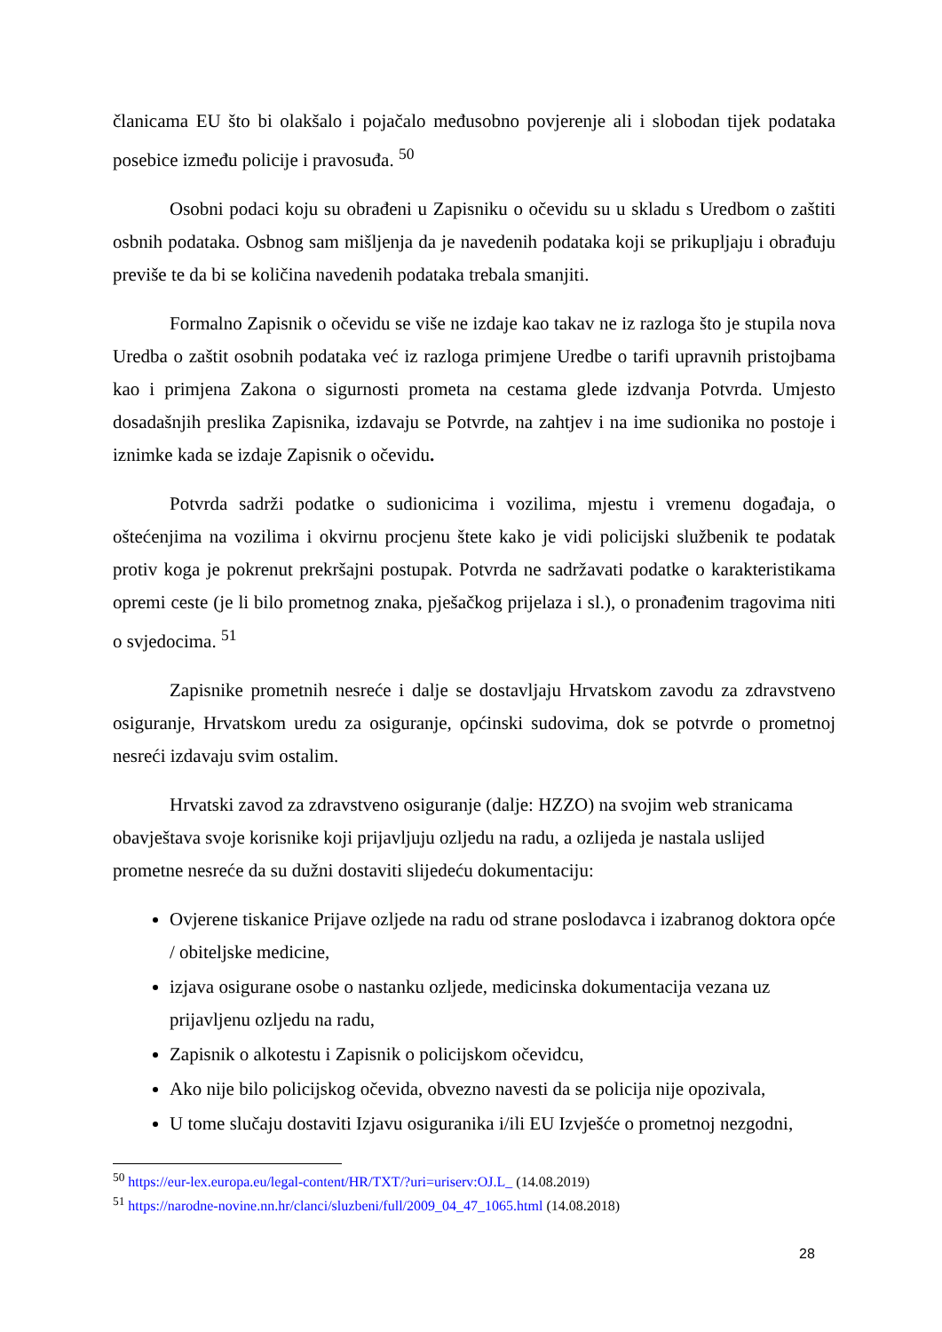članicama EU što bi olakšalo i pojačalo međusobno povjerenje ali i slobodan tijek podataka posebice između policije i pravosuđa. <sup>50</sup>
Osobni podaci koju su obrađeni u Zapisniku o očevidu su u skladu s Uredbom o zaštiti osbnih podataka. Osbnog sam mišljenja da je navedenih podataka koji se prikupljaju i obrađuju previše te da bi se količina navedenih podataka trebala smanjiti.
Formalno Zapisnik o očevidu se više ne izdaje kao takav ne iz razloga što je stupila nova Uredba o zaštit osobnih podataka već iz razloga primjene Uredbe o tarifi upravnih pristojbama kao i primjena Zakona o sigurnosti prometa na cestama glede izdvanja Potvrda. Umjesto dosadašnjih preslika Zapisnika, izdavaju se Potvrde, na zahtjev i na ime sudionika no postoje i iznimke kada se izdaje Zapisnik o očevidu.
Potvrda sadrži podatke o sudionicima i vozilima, mjestu i vremenu događaja, o oštećenjima na vozilima i okvirnu procjenu štete kako je vidi policijski službenik te podatak protiv koga je pokrenut prekršajni postupak. Potvrda ne sadržavati podatke o karakteristikama opremi ceste (je li bilo prometnog znaka, pješačkog prijelaza i sl.), o pronađenim tragovima niti o svjedocima. <sup>51</sup>
Zapisnike prometnih nesreće i dalje se dostavljaju Hrvatskom zavodu za zdravstveno osiguranje, Hrvatskom uredu za osiguranje, općinski sudovima, dok se potvrde o prometnoj nesreći izdavaju svim ostalim.
Hrvatski zavod za zdravstveno osiguranje (dalje: HZZO) na svojim web stranicama obavještava svoje korisnike koji prijavljuju ozljedu na radu, a ozlijeda je nastala uslijed prometne nesreće da su dužni dostaviti slijedeću dokumentaciju:
Ovjerene tiskanice Prijave ozljede na radu od strane poslodavca i izabranog doktora opće / obiteljske medicine,
izjava osigurane osobe o nastanku ozljede, medicinska dokumentacija vezana uz prijavljenu ozljedu na radu,
Zapisnik o alkotestu i Zapisnik o policijskom očevidcu,
Ako nije bilo policijskog očevida, obvezno navesti da se policija nije opozivala,
U tome slučaju dostaviti Izjavu osiguranika i/ili EU Izvješće o prometnoj nezgodni,
<sup>50</sup> https://eur-lex.europa.eu/legal-content/HR/TXT/?uri=uriserv:OJ.L_ (14.08.2019)
<sup>51</sup> https://narodne-novine.nn.hr/clanci/sluzbeni/full/2009_04_47_1065.html (14.08.2018)
28